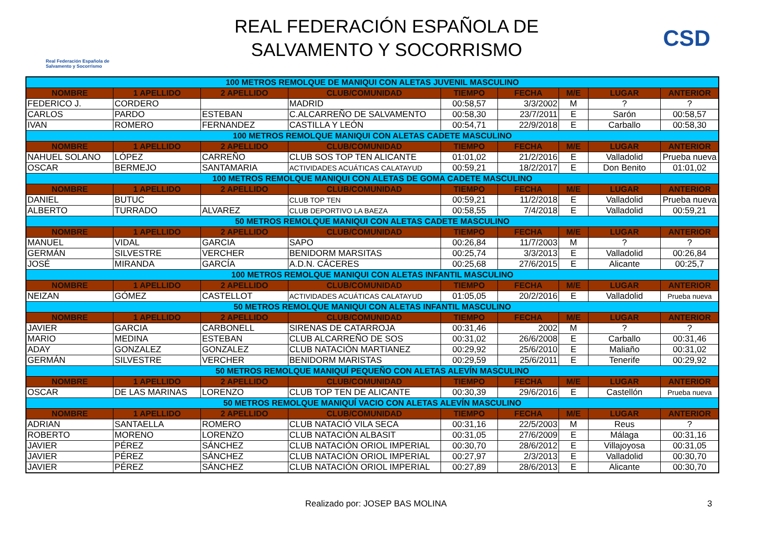Real Federación Española de Salvamento y Socorrismo
REAL FEDERACIÓN ESPAÑOLA DE
SALVAMENTO Y SOCORRISMO
CSD
| 100 METROS REMOLQUE DE MANIQUI CON ALETAS JUVENIL MASCULINO | | | | | | | | |
| NOMBRE | 1 APELLIDO | 2 APELLIDO | CLUB/COMUNIDAD | TIEMPO | FECHA | M/E | LUGAR | ANTERIOR |
| FEDERICO J. | CORDERO | | MADRID | 00:58,57 | 3/3/2002 | M | ? | ? |
| CARLOS | PARDO | ESTEBAN | C.ALCARREÑO DE SALVAMENTO | 00:58,30 | 23/7/2011 | E | Sarón | 00:58,57 |
| IVAN | ROMERO | FERNANDEZ | CASTILLA Y LEÓN | 00:54,71 | 22/9/2018 | E | Carballo | 00:58,30 |
| 100 METROS REMOLQUE MANIQUI CON ALETAS CADETE MASCULINO | | | | | | | | |
| NOMBRE | 1 APELLIDO | 2 APELLIDO | CLUB/COMUNIDAD | TIEMPO | FECHA | M/E | LUGAR | ANTERIOR |
| NAHUEL SOLANO | LÓPEZ | CARREÑO | CLUB SOS TOP TEN ALICANTE | 01:01,02 | 21/2/2016 | E | Valladolid | Prueba nueva |
| OSCAR | BERMEJO | SANTAMARIA | ACTIVIDADES ACUÁTICAS CALATAYUD | 00:59,21 | 18/2/2017 | E | Don Benito | 01:01,02 |
| 100 METROS REMOLQUE MANIQUI CON ALETAS DE GOMA CADETE MASCULINO | | | | | | | | |
| NOMBRE | 1 APELLIDO | 2 APELLIDO | CLUB/COMUNIDAD | TIEMPO | FECHA | M/E | LUGAR | ANTERIOR |
| DANIEL | BUTUC | | CLUB TOP TEN | 00:59,21 | 11/2/2018 | E | Valladolid | Prueba nueva |
| ALBERTO | TURRADO | ALVAREZ | CLUB DEPORTIVO LA BAEZA | 00:58,55 | 7/4/2018 | E | Valladolid | 00:59,21 |
| 50 METROS REMOLQUE MANIQUI CON ALETAS CADETE MASCULINO | | | | | | | | |
| NOMBRE | 1 APELLIDO | 2 APELLIDO | CLUB/COMUNIDAD | TIEMPO | FECHA | M/E | LUGAR | ANTERIOR |
| MANUEL | VIDAL | GARCIA | SAPO | 00:26,84 | 11/7/2003 | M | ? | ? |
| GERMÁN | SILVESTRE | VERCHER | BENIDORM MARSITAS | 00:25,74 | 3/3/2013 | E | Valladolid | 00:26,84 |
| JOSÉ | MIRANDA | GARCÍA | A.D.N. CÁCERES | 00:25,68 | 27/6/2015 | E | Alicante | 00:25,7 |
| 100 METROS REMOLQUE MANIQUI CON ALETAS INFANTIL MASCULINO | | | | | | | | |
| NOMBRE | 1 APELLIDO | 2 APELLIDO | CLUB/COMUNIDAD | TIEMPO | FECHA | M/E | LUGAR | ANTERIOR |
| NEIZAN | GÓMEZ | CASTELLOT | ACTIVIDADES ACUÁTICAS CALATAYUD | 01:05,05 | 20/2/2016 | E | Valladolid | Prueba nueva |
| 50 METROS REMOLQUE MANIQUI CON ALETAS INFANTIL MASCULINO | | | | | | | | |
| NOMBRE | 1 APELLIDO | 2 APELLIDO | CLUB/COMUNIDAD | TIEMPO | FECHA | M/E | LUGAR | ANTERIOR |
| JAVIER | GARCIA | CARBONELL | SIRENAS DE CATARROJA | 00:31,46 | 2002 | M | ? | ? |
| MARIO | MEDINA | ESTEBAN | CLUB ALCARREÑO DE SOS | 00:31,02 | 26/6/2008 | E | Carballo | 00:31,46 |
| ADAY | GONZALEZ | GONZALEZ | CLUB NATACIÓN MARTIANEZ | 00:29,92 | 25/6/2010 | E | Maliaño | 00:31,02 |
| GERMÁN | SILVESTRE | VERCHER | BENIDORM MARISTAS | 00:29,59 | 25/6/2011 | E | Tenerife | 00:29,92 |
| 50 METROS REMOLQUE MANIQUÍ PEQUEÑO CON ALETAS ALEVÍN MASCULINO | | | | | | | | |
| NOMBRE | 1 APELLIDO | 2 APELLIDO | CLUB/COMUNIDAD | TIEMPO | FECHA | M/E | LUGAR | ANTERIOR |
| OSCAR | DE LAS MARINAS | LORENZO | CLUB TOP TEN DE ALICANTE | 00:30,39 | 29/6/2016 | E | Castellón | Prueba nueva |
| 50 METROS REMOLQUE MANIQUÍ VACIO CON ALETAS ALEVÍN MASCULINO | | | | | | | | |
| NOMBRE | 1 APELLIDO | 2 APELLIDO | CLUB/COMUNIDAD | TIEMPO | FECHA | M/E | LUGAR | ANTERIOR |
| ADRIAN | SANTAELLA | ROMERO | CLUB NATACIÓ VILA SECA | 00:31,16 | 22/5/2003 | M | Reus | ? |
| ROBERTO | MORENO | LORENZO | CLUB NATACIÓN ALBASIT | 00:31,05 | 27/6/2009 | E | Málaga | 00:31,16 |
| JAVIER | PÉREZ | SÁNCHEZ | CLUB NATACIÓN ORIOL IMPERIAL | 00:30,70 | 28/6/2012 | E | Villajoyosa | 00:31,05 |
| JAVIER | PÉREZ | SÁNCHEZ | CLUB NATACIÓN ORIOL IMPERIAL | 00:27,97 | 2/3/2013 | E | Valladolid | 00:30,70 |
| JAVIER | PÉREZ | SÁNCHEZ | CLUB NATACIÓN ORIOL IMPERIAL | 00:27,89 | 28/6/2013 | E | Alicante | 00:30,70 |
Realizado por: JOSEP BAS MOLINA 3